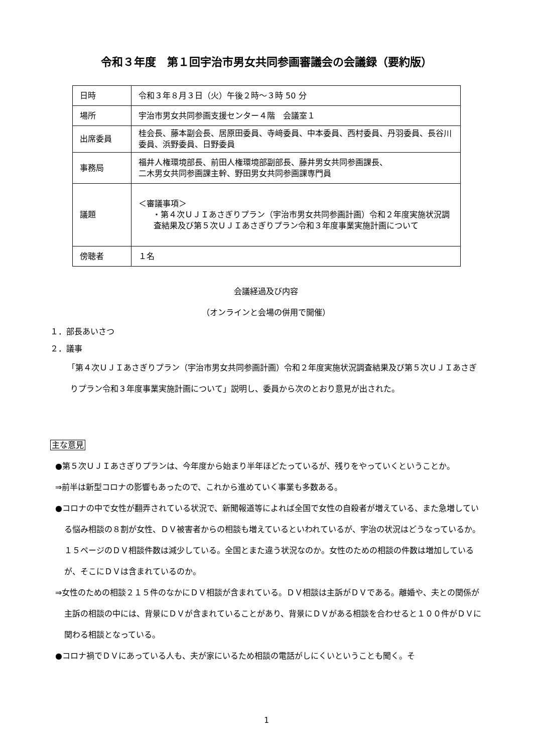令和３年度　第１回宇治市男女共同参画審議会の会議録（要約版）
| 日時 | 令和３年８月３日（火）午後２時～３時 50 分 |
| 場所 | 宇治市男女共同参画支援センター４階 会議室１ |
| 出席委員 | 桂会長、藤本副会長、居原田委員、寺﨑委員、中本委員、西村委員、丹羽委員、長谷川委員、浜野委員、日野委員 |
| 事務局 | 福井人権環境部長、前田人権環境部副部長、藤井男女共同参画課長、 二木男女共同参画課主幹、野田男女共同参画課専門員 |
| 議題 | ＜審議事項＞ ・第４次ＵＪＩあさぎりプラン（宇治市男女共同参画計画）令和２年度実施状況調査結果及び第５次ＵＪＩあさぎりプラン令和３年度事業実施計画について |
| 傍聴者 | １名 |
会議経過及び内容
（オンラインと会場の併用で開催）
１．部長あいさつ
２．議事
「第４次ＵＪＩあさぎりプラン（宇治市男女共同参画計画）令和２年度実施状況調査結果及び第５次ＵＪＩあさぎりプラン令和３年度事業実施計画について」説明し、委員から次のとおり意見が出された。
主な意見
●第５次ＵＪＩあさぎりプランは、今年度から始まり半年ほどたっているが、残りをやっていくということか。
⇒前半は新型コロナの影響もあったので、これから進めていく事業も多数ある。
●コロナの中で女性が翻弄されている状況で、新聞報道等によれば全国で女性の自殺者が増えている、また急増している悩み相談の８割が女性、ＤＶ被害者からの相談も増えているといわれているが、宇治の状況はどうなっているか。１５ページのＤＶ相談件数は減少している。全国とまた違う状況なのか。女性のための相談の件数は増加しているが、そこにＤＶは含まれているのか。
⇒女性のための相談２１５件のなかにＤＶ相談が含まれている。ＤＶ相談は主訴がＤＶである。離婚や、夫との関係が主訴の相談の中には、背景にＤＶが含まれていることがあり、背景にＤＶがある相談を合わせると１００件がＤＶに関わる相談となっている。
●コロナ禍でＤＶにあっている人も、夫が家にいるため相談の電話がしにくいということも聞く。そ
1